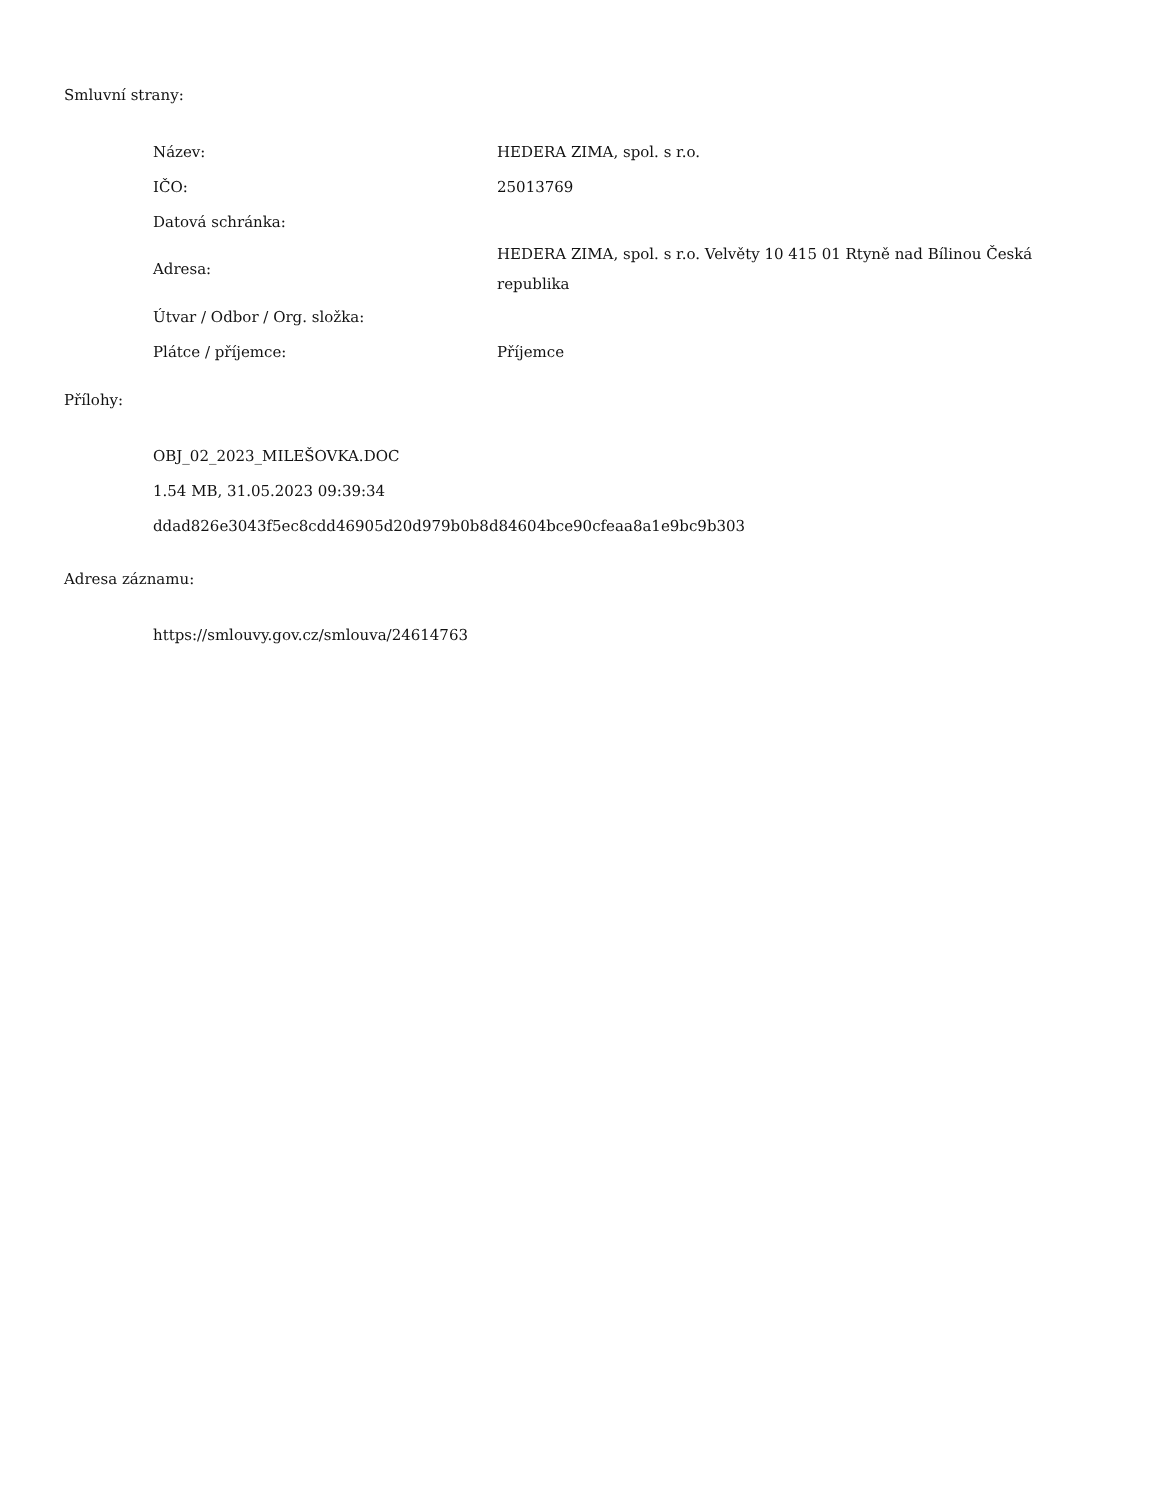Smluvní strany:
| Název: | HEDERA ZIMA, spol. s r.o. |
| IČO: | 25013769 |
| Datová schránka: | |
| Adresa: | HEDERA ZIMA, spol. s r.o. Velvěty 10 415 01 Rtyně nad Bílinou Česká republika |
| Útvar / Odbor / Org. složka: | |
| Plátce / příjemce: | Příjemce |
Přílohy:
OBJ_02_2023_MILEŠOVKA.DOC
1.54 MB, 31.05.2023 09:39:34
ddad826e3043f5ec8cdd46905d20d979b0b8d84604bce90cfeaa8a1e9bc9b303
Adresa záznamu:
https://smlouvy.gov.cz/smlouva/24614763